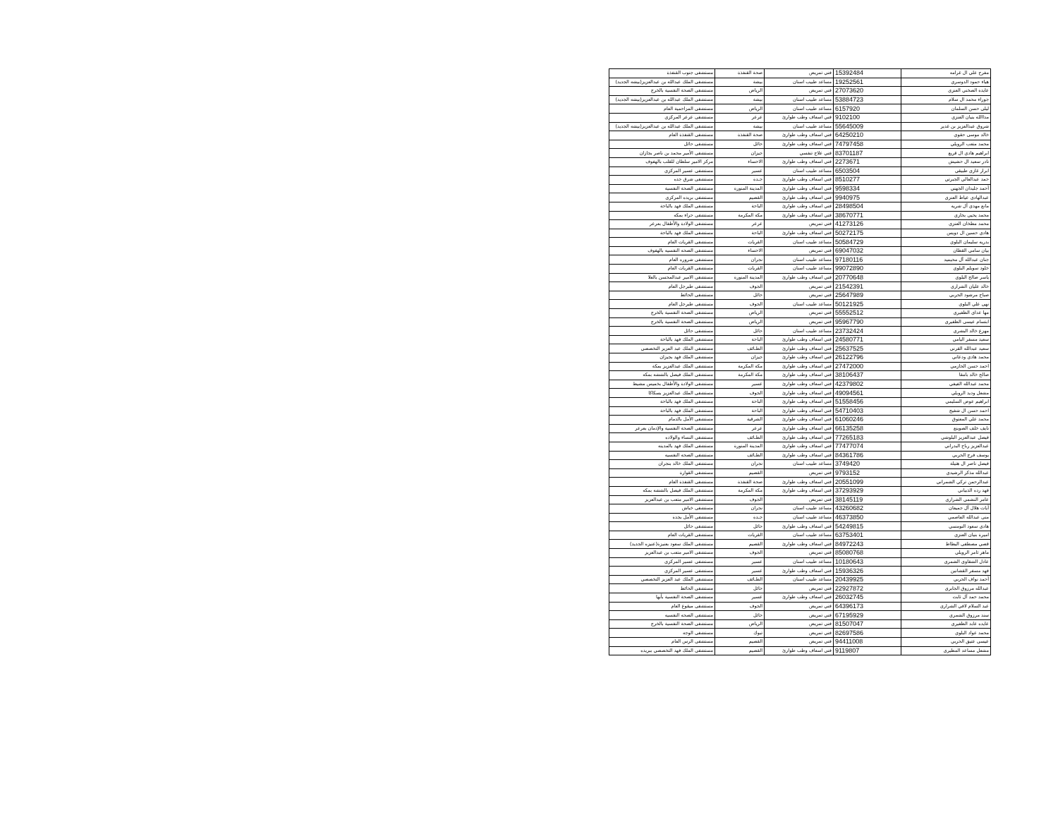| مفرح علي ال غرامه | 15392484 | فني تمريض | صحة القنفذة | مستشفى جنوب القنفذة |
| هياء حمود الدوسري | 19252561 | مساعد طبيب اسنان | بيشة | مستشفى الملك عبدالله بن عبدالعزيز(بيشه الجديد) |
| عايدة الصخني العنزي | 27073620 | فني تمريض | الرياض | مستشفى الصحة النفسية بالخرج |
| جوراء محمد ال سلام | 53884723 | مساعد طبيب اسنان | بيشة | مستشفى الملك عبدالله بن عبدالعزيز(بيشه الجديد) |
| ليلى حسن السلمان | 6157920 | مساعد طبيب اسنان | الرياض | مستشفى المزاحمية العام |
| مداالله بنيان العنزي | 9102100 | فني اسعاف وطب طوارئ | عرعر | مستشفى عرعر المركزي |
| شروق عبدالعزيز بن غدير | 55645009 | مساعد طبيب اسنان | بيشة | مستشفى الملك عبدالله بن عبدالعزيز(بيشه الجديد) |
| خالد موسى حقوي | 64250210 | فني اسعاف وطب طوارئ | صحة القنفذة | مستشفى القنفذة العام |
| محمد متعب الرويلي | 74797458 | فني اسعاف وطب طوارئ | حائل | مستشفى حائل |
| ابراهيم هادي ال قريع | 83701187 | فني علاج تنفسي | جيزان | مستشفى الأمير محمد بن ناصر بجازان |
| نادر سعيد ال حشيش | 2273671 | فني اسعاف وطب طوارئ | الاحساء | مركز الامير سلطان للقلب بالهفوف |
| ابرار غازي طبيقي | 6503504 | مساعد طبيب اسنان | عسير | مستشفى عسير المركزي |
| حمد عبدالعالي الجبرتي | 8510277 | فني اسعاف وطب طوارئ | جـدة | مستشفى شرق جده |
| أحمد جليدان الجهني | 9598334 | فني اسعاف وطب طوارئ | المدينة المنورة | مستشفى الصحة النفسية |
| عبدالهادي عياط العنزي | 9940975 | فني اسعاف وطب طوارئ | القصيم | مستشفى بريده المركزي |
| مانع مهدي آل شريه | 28498504 | فني اسعاف وطب طوارئ | الباحة | مستشفى الملك فهد بالباحة |
| محمد يحيى بخاري | 38670771 | فني اسعاف وطب طوارئ | مكة المكرمة | مستشفى حراء بمكه |
| محمد مطخان العنزي | 41273126 | فني تمريض | عرعر | مستشفى الولادة والأطفال بعرعر |
| هادي حسين ال دويس | 50272175 | فني اسعاف وطب طوارئ | الباحة | مستشفى الملك فهد بالباحة |
| بدريه سليمان البلوي | 50584729 | مساعد طبيب اسنان | القريات | مستشفى القريات العام |
| بيان سامي القطان | 69047032 | فني تمريض | الاحساء | مستشفى الصحه النفسيه بالهفوف |
| جنان عبدالله آل محيميد | 97180116 | مساعد طبيب اسنان | نجران | مستشفى شروره العام |
| خلود سويلم البلوي | 99072890 | مساعد طبيب اسنان | القريات | مستشفى القريات العام |
| ياسر صالح البلوي | 20770648 | فني اسعاف وطب طوارئ | المدينة المنورة | مستشفى الامير عبدالمحسن بالعلا |
| خالد عليان الشراري | 21542391 | فني تمريض | الجوف | مستشفى طبرجل العام |
| صباح مرشود الحربي | 25647989 | فني تمريض | حائل | مستشفى الحائط |
| نهى علي البلوي | 50121925 | مساعد طبيب اسنان | الجوف | مستشفى طبرجل العام |
| مها عداي الظفيري | 55552512 | فني تمريض | الرياض | مستشفى الصحة النفسية بالخرج |
| ابتسام عيسى الظفيري | 95967790 | فني تمريض | الرياض | مستشفى الصحة النفسية بالخرج |
| مهزع خالد البشري | 23732424 | مساعد طبيب اسنان | حائل | مستشفى حائل |
| سعيد مسفر اليامي | 24580771 | فني اسعاف وطب طوارئ | الباحة | مستشفى الملك فهد بالباحة |
| سعيد عبدالله القرني | 25637525 | فني اسعاف وطب طوارئ | الطـائف | مستشفى الملك عبد العزيز التخصصي |
| محمد هادي ودعاني | 26122796 | فني اسعاف وطب طوارئ | جيزان | مستشفى الملك فهد بجيزان |
| احمد حسن الحازمي | 27472000 | فني اسعاف وطب طوارئ | مكة المكرمة | مستشفى الملك عبدالعزيز بمكة |
| صالح خالد بامقا | 38106437 | فني اسعاف وطب طوارئ | مكة المكرمة | مستشفى الملك فيصل بالششه بمكه |
| محمد عبدالله الفيفي | 42379802 | فني اسعاف وطب طوارئ | عسير | مستشفى الولادة والأطفال بخميس مشيط |
| مشعل وديد الرويلي | 49094561 | فني اسعاف وطب طوارئ | الجوف | مستشفى الملك عبدالعزيز بسكاكا |
| ابراهيم عوض السليمي | 51558456 | فني اسعاف وطب طوارئ | الباحة | مستشفى الملك فهد بالباحة |
| احمد حسن ال شفيج | 54710403 | فني اسعاف وطب طوارئ | الباحة | مستشفى الملك فهد بالباحة |
| محمد علي المعتوق | 61060246 | فني اسعاف وطب طوارئ | الشرقية | مستشفى الأمل بالدمام |
| نايف خلف الصوينع | 66135258 | فني اسعاف وطب طوارئ | عرعر | مستشفى الصحة النفسية والإدمان بعرعر |
| فيصل عبدالعزيز البلوشي | 77265183 | فني اسعاف وطب طوارئ | الطـائف | مستشفى النساء والولاده |
| عبدالعزيز رباح البدراني | 77477074 | فني اسعاف وطب طوارئ | المدينة المنورة | مستشفى الملك فهد بالمدينه |
| يوسف فرج الحربي | 84361786 | فني اسعاف وطب طوارئ | الطـائف | مستشفى الصحه النفسيه |
| فيصل ناصر ال هتيلة | 3749420 | مساعد طبيب اسنان | نجران | مستشفى الملك خالد بنجران |
| عبدالله مذكر الرشيدي | 9793152 | فني تمريض | القصيم | مستشفى القوارة |
| عبدالرحمن تركي الشمراني | 20551099 | فني اسعاف وطب طوارئ | صحة القنفذة | مستشفى القنفذة العام |
| فهد رده الذبياني | 37293929 | فني اسعاف وطب طوارئ | مكة المكرمة | مستشفى الملك فيصل بالششه بمكه |
| عامر النشمي الشراري | 38145119 | فني تمريض | الجوف | مستشفى الامير متعب بن عبدالعزيز |
| أيات هلال آل جميعان | 43260682 | مساعد طبيب اسنان | نجران | مستشفى خباش |
| منى عبدالله العاصمي | 46373850 | مساعد طبيب اسنان | جـدة | مستشفى الأمل بجدة |
| هادي سعود النومسي | 54249815 | فني اسعاف وطب طوارئ | حائل | مستشفى حائل |
| اميرة بنيان العنزي | 63753401 | مساعد طبيب اسنان | القريات | مستشفى القريات العام |
| قصي مصطفى البطاط | 84972243 | فني اسعاف وطب طوارئ | القصيم | مستشفى الملك سعود بعنيزة(عنيزه الجديد) |
| ماهر ثامر الرويلي | 85080768 | فني تمريض | الجوف | مستشفى الامير متعب بن عبدالعزيز |
| عادل الشقاوي الشمري | 10180643 | مساعد طبيب اسنان | عسير | مستشفى عسير المركزي |
| فهد مسفر القشانين | 15936326 | فني اسعاف وطب طوارئ | عسير | مستشفى عسير المركزي |
| أحمد نواف الحربي | 20439925 | مساعد طبيب اسنان | الطـائف | مستشفى الملك عبد العزيز التخصصي |
| عبدالله مرزوق الجابري | 22927872 | فني تمريض | حائل | مستشفى الحائط |
| محمد حمد آل ثابت | 26032745 | فني اسعاف وطب طوارئ | عسير | مستشفى الصحة النفسية بأبها |
| عبد السلام لافي الشراري | 64396173 | فني تمريض | الجوف | مستشفى ميقوع العام |
| سند مرزوق الشمري | 67195929 | فني تمريض | حائل | مستشفى الصحه النفسيه |
| عايده عابد الظفيري | 81507047 | فني تمريض | الرياض | مستشفى الصحة النفسية بالخرج |
| محمد عواد البلوي | 82697586 | فني تمريض | تبوك | مستشفى الوجه |
| عيسى عتيق الحربي | 94411008 | فني تمريض | القصيم | مستشفى الرس العام |
| مشعل مساعد المطيري | 9119807 | فني اسعاف وطب طوارئ | القصيم | مستشفى الملك فهد التخصصي ببريده |